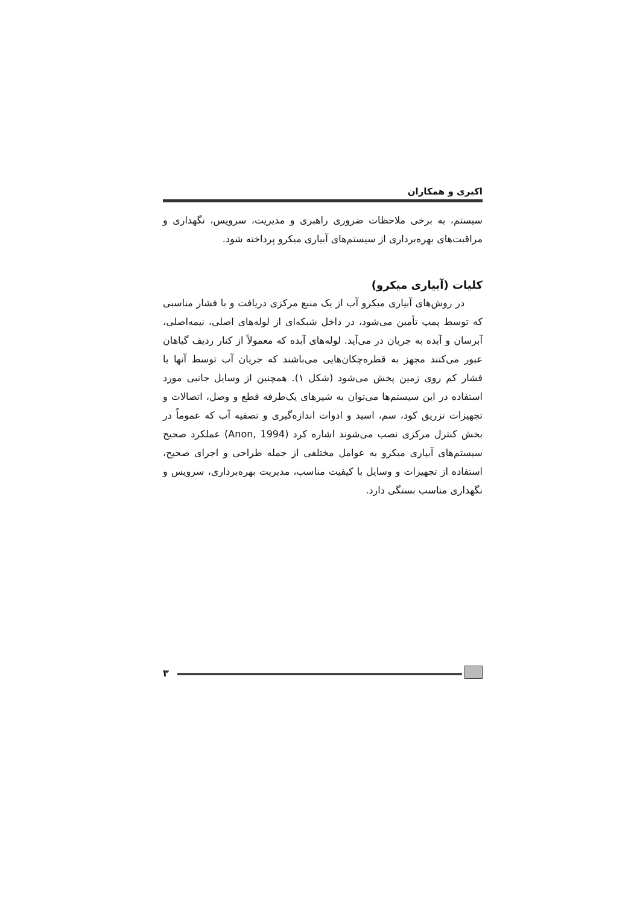اکبری و همکاران
سیستم، به برخی ملاحظات ضروری راهبری و مدیریت، سرویس، نگهداری و مراقبت‌های بهره‌برداری از سیستم‌های آبیاری میکرو پرداخته شود.
کلیات (آبیاری میکرو)
در روش‌های آبیاری میکرو آب از یک منبع مرکزی دریافت و با فشار مناسبی که توسط پمپ تأمین می‌شود، در داخل شبکه‌ای از لوله‌های اصلی، نیمه‌اصلی، آبرسان و آبده به جریان در می‌آید. لوله‌های آبده که معمولاً از کنار ردیف گیاهان عبور می‌کنند مجهز به قطره‌چکان‌هایی می‌باشند که جریان آب توسط آنها با فشار کم روی زمین پخش می‌شود (شکل ۱). همچنین از وسایل جانبی مورد استفاده در این سیستم‌ها می‌توان به شیرهای یک‌طرفه قطع و وصل، اتصالات و تجهیزات تزریق کود، سم، اسید و ادوات اندازه‌گیری و تصفیه آب که عموماً در بخش کنترل مرکزی نصب می‌شوند اشاره کرد (Anon, 1994) عملکرد صحیح سیستم‌های آبیاری میکرو به عوامل مختلفی از جمله طراحی و اجرای صحیح، استفاده از تجهیزات و وسایل با کیفیت مناسب، مدیریت بهره‌برداری، سرویس و نگهداری مناسب بستگی دارد.
۳